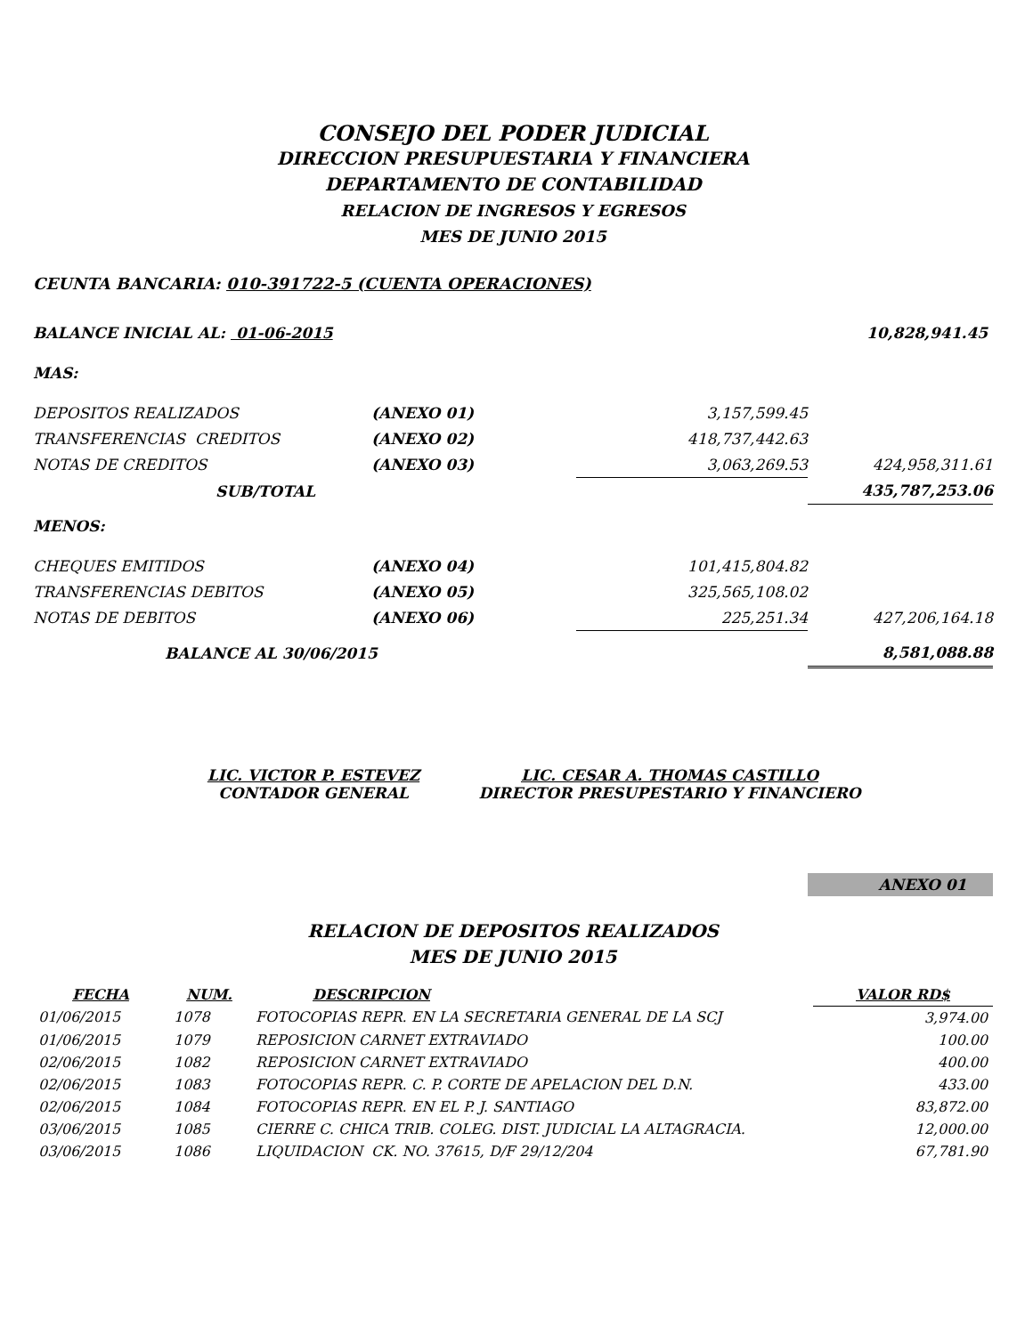CONSEJO DEL PODER JUDICIAL
DIRECCION PRESUPUESTARIA Y FINANCIERA
DEPARTAMENTO DE CONTABILIDAD
RELACION DE INGRESOS Y EGRESOS
MES DE JUNIO 2015
CEUNTA BANCARIA: 010-391722-5 (CUENTA OPERACIONES)
| BALANCE INICIAL AL: 01-06-2015 | | | 10,828,941.45 |
| MAS: | | | |
| DEPOSITOS REALIZADOS | (ANEXO 01) | 3,157,599.45 | |
| TRANSFERENCIAS CREDITOS | (ANEXO 02) | 418,737,442.63 | |
| NOTAS DE CREDITOS | (ANEXO 03) | 3,063,269.53 | 424,958,311.61 |
| SUB/TOTAL | | | 435,787,253.06 |
| MENOS: | | | |
| CHEQUES EMITIDOS | (ANEXO 04) | 101,415,804.82 | |
| TRANSFERENCIAS DEBITOS | (ANEXO 05) | 325,565,108.02 | |
| NOTAS DE DEBITOS | (ANEXO 06) | 225,251.34 | 427,206,164.18 |
| BALANCE AL 30/06/2015 | | | 8,581,088.88 |
LIC. VICTOR P. ESTEVEZ
CONTADOR GENERAL
LIC. CESAR A. THOMAS CASTILLO
DIRECTOR PRESUPESTARIO Y FINANCIERO
ANEXO 01
RELACION DE DEPOSITOS REALIZADOS
MES DE JUNIO 2015
| FECHA | NUM. | DESCRIPCION | VALOR RD$ |
| --- | --- | --- | --- |
| 01/06/2015 | 1078 | FOTOCOPIAS REPR. EN LA SECRETARIA GENERAL DE LA SCJ | 3,974.00 |
| 01/06/2015 | 1079 | REPOSICION CARNET EXTRAVIADO | 100.00 |
| 02/06/2015 | 1082 | REPOSICION CARNET EXTRAVIADO | 400.00 |
| 02/06/2015 | 1083 | FOTOCOPIAS REPR. C. P. CORTE DE APELACION DEL D.N. | 433.00 |
| 02/06/2015 | 1084 | FOTOCOPIAS REPR. EN EL P. J. SANTIAGO | 83,872.00 |
| 03/06/2015 | 1085 | CIERRE C. CHICA TRIB. COLEG. DIST. JUDICIAL LA ALTAGRACIA. | 12,000.00 |
| 03/06/2015 | 1086 | LIQUIDACION CK. NO. 37615, D/F 29/12/204 | 67,781.90 |